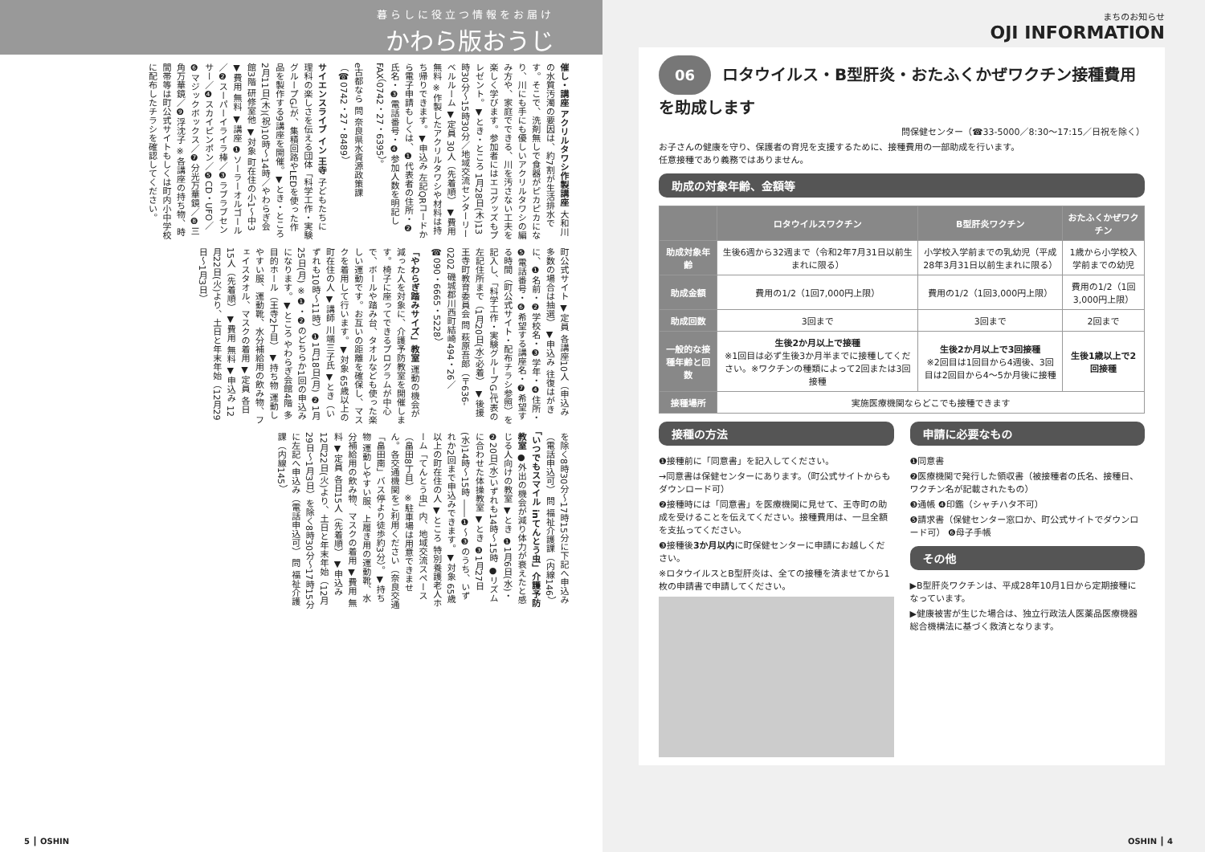暮らしに役立つ情報をお届け
かわら版おうじ
催し・講座 アクリルタワシ作製講座 大和川の水質汚濁の要因は、約7割が生活排水です。そこで、洗剤無しで食器がピカピカになり、川にも手にも優しいアクリルタワシの編み方や、家庭でできる、川を汚さない工夫を楽しく学びます。参加者にはエコグッズもプレゼント。▼とき・ところ 1月28日(木)13時30分～15時30分／地域交流センターリーベルルーム ▼定員 30人（先着順） ▼費用 無料 ※作製したアクリルタワシや材料は持ち帰りできます。▼申込み 左記QRコードから電子申請もしくは、❶代表者の住所・❷氏名・❸電話番号・❹参加人数を明記しFAX（0742・27・6395）。
e古都なら 問 奈良県水資源政策課（☎0742・27・8489）
サイエンスライブ イン 王寺 子どもたちに理科の楽しさを伝える団体「科学工作・実験グループG」が、集積回路やLEDを使った作品を製作する9講座を開催。▼とき・ところ 2月11日(木)(祝)10時～14時／やわらぎ会館3階 研修室他 ▼対象 町在住の小1～中3 ▼費用 無料 ▼講座 ❶ソーラーオルゴール／❷スーパーイライラ棒／❸ラブラブセンサー／❹スカイピンポン／❺CD・UFO／❻マジックボックス／❼分光万華鏡／❽三角万華鏡／❾浮沈子 ※各講座の持ち物、時間帯等は町公式サイトもしくは町内小中学校に配布したチラシを確認してください。
町公式サイト ▼定員 各講座10人（申込み多数の場合は抽選） ▼申込み 往復はがきに、❶名前・❷学校名・❸学年・❹住所・❺電話番号・❻希望する講座名・❼希望する時間（町公式サイト・配布チラシ参照）を記入し、「科学工作・実験グループG」代表の左記住所まで（1月20日(水)必着） ▼後援 王寺町教育委員会 問 萩原吾郎（〒636-0202 磯城郡川西町結崎494・26／☎090・6665・5228）
「やわらぎ踏みサイズ」教室 運動の機会が減った人を対象に、介護予防教室を開催します。椅子に座ってできるプログラムが中心で、ボールや踏み台、タオルなども使った楽しい運動です。お互いの距離を確保し、マスクを着用して行います。▼対象 65歳以上の町在住の人 ▼講師 川端三子氏 ▼とき（いずれも10時～11時）❶1月18日(月) ❷1月25日(月) ※❶・❷のどちらか1回の申込みになります。▼ところ やわらぎ会館4階 多目的ホール（王寺2丁目） ▼持ち物 運動しやすい服、運動靴、水分補給用の飲み物、フェイスタオル、マスクの着用 ▼定員 各日15人（先着順） ▼費用 無料 ▼申込み 12月22日(火)より、土日と年末年始（12月29日～1月3日）
を除く8時30分～17時15分に下記へ申込み（電話申込可） 問 福祉介護課（内線146） 「いつでもスマイル inてんとう虫」介護予防教室 ●外出の機会が減り体力が衰えたと感じる人向けの教室 ▼とき ❶1月6日(水)・❷20日(水)いずれも14時～15時 ●リズムに合わせた体操教室 ▼とき ❸1月27日(水)14時～15時 ――❶～❸のうち、いずれか2回まで申込みできます。▼対象 65歳以上の町在住の人 ▼ところ 特別養護老人ホーム「てんとう虫」内、地域交流スペース（畠田8丁目） ※駐車場は用意できません。各交通機関をご利用ください（奈良交通「畠田南」バス停より徒歩約3分）。▼持ち物 運動しやすい服、上履き用の運動靴、水分補給用の飲み物、マスクの着用 ▼費用 無料 ▼定員 各日15人（先着順） ▼申込み 12月22日(火)より、土日と年末年始（12月29日～1月3日）を除く8時30分～17時15分に左記へ申込み（電話申込可） 問 福祉介護課（内線145）
5 ┃ OSHIN
まちのお知らせ
OJI INFORMATION
06 ロタウイルス・B型肝炎・おたふくかぜワクチン接種費用を助成します
問保健センター（☎33-5000／8:30～17:15／日祝を除く）
お子さんの健康を守り、保護者の育児を支援するために、接種費用の一部助成を行います。
任意接種であり義務ではありません。
助成の対象年齢、金額等
| | ロタウイルスワクチン | B型肝炎ワクチン | おたふくかぜワクチン |
| --- | --- | --- | --- |
| 助成対象年齢 | 生後6週から32週まで（令和2年7月31日以前生まれに限る） | 小学校入学前までの乳幼児（平成28年3月31日以前生まれに限る） | 1歳から小学校入学前までの幼児 |
| 助成金額 | 費用の1/2（1回7,000円上限） | 費用の1/2（1回3,000円上限） | 費用の1/2（1回3,000円上限） |
| 助成回数 | 3回まで | 3回まで | 2回まで |
| 一般的な接種年齢と回数 | 生後2か月以上で接種 ※1回目は必ず生後3か月半までに接種してください。※ワクチンの種類によって2回または3回接種 | 生後2か月以上で3回接種 ※2回目は1回目から4週後、3回目は2回目から4～5か月後に接種 | 生後1歳以上で2回接種 |
| 接種場所 | 実施医療機関ならどこでも接種できます | | |
接種の方法
❶接種前に「同意書」を記入してください。
→同意書は保健センターにあります。（町公式サイトからもダウンロード可）
❷接種時には「同意書」を医療機関に見せて、王寺町の助成を受けることを伝えてください。接種費用は、一旦全額を支払ってください。
❸接種後3か月以内に町保健センターに申請にお越しください。
※ロタウイルスとB型肝炎は、全ての接種を済ませてから1枚の申請書で申請してください。
申請に必要なもの
❶同意書
❷医療機関で発行した領収書（被接種者の氏名、接種日、ワクチン名が記載されたもの）
❸通帳 ❹印鑑（シャチハタ不可）
❺請求書（保健センター窓口か、町公式サイトでダウンロード可） ❻母子手帳
その他
▶B型肝炎ワクチンは、平成28年10月1日から定期接種になっています。
▶健康被害が生じた場合は、独立行政法人医薬品医療機器総合機構法に基づく救済となります。
OSHIN ┃ 4